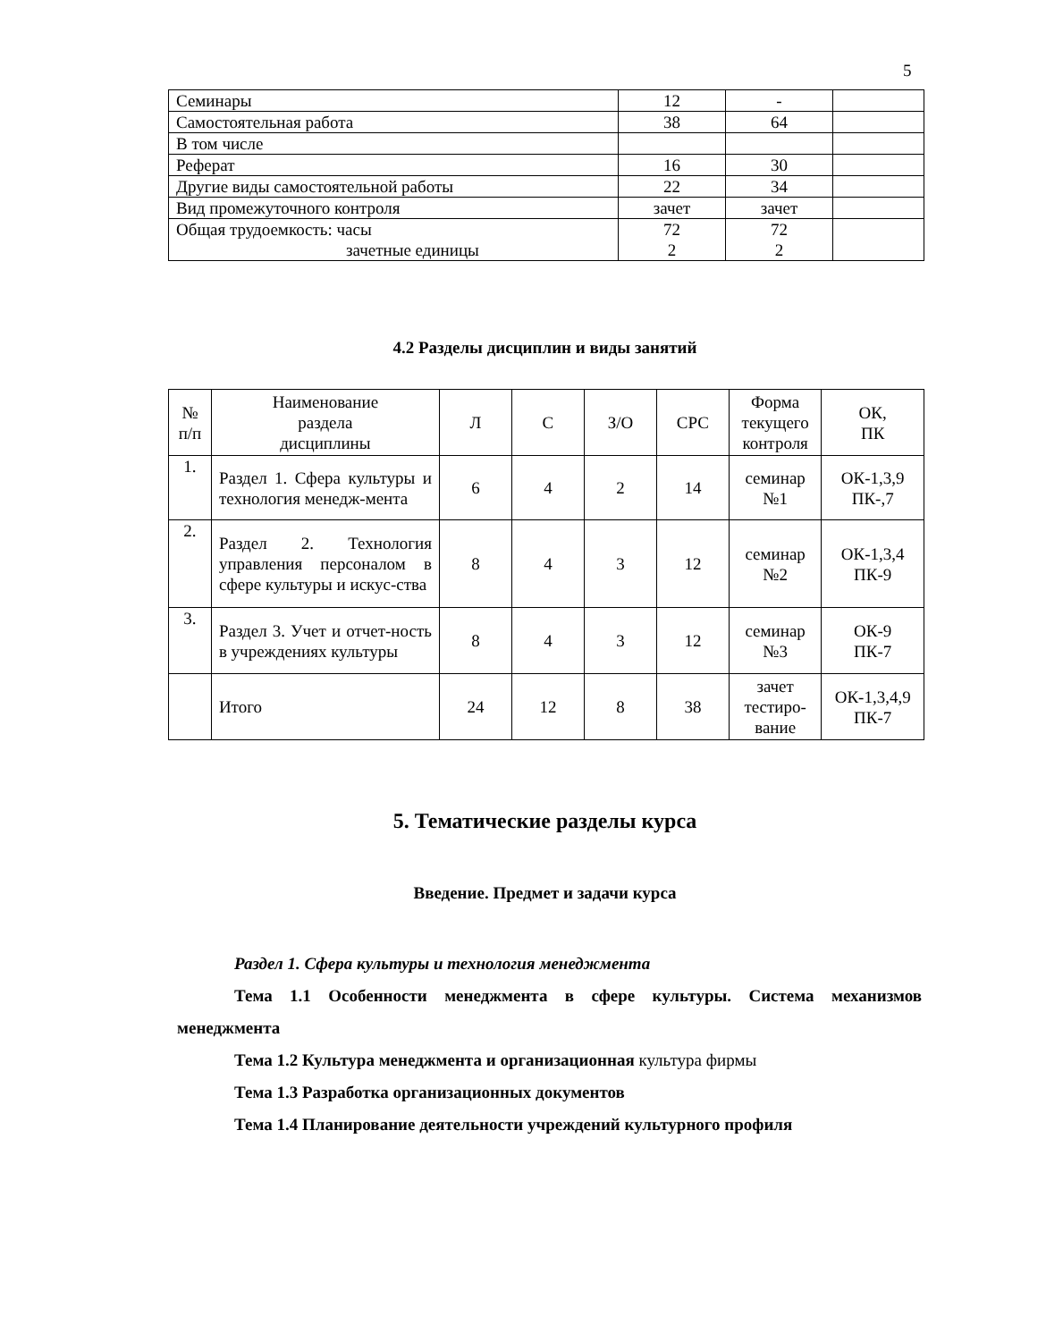5
| Семинары | 12 | - | |
| Самостоятельная работа | 38 | 64 | |
| В том числе | | | |
| Реферат | 16 | 30 | |
| Другие виды самостоятельной работы | 22 | 34 | |
| Вид промежуточного контроля | зачет | зачет | |
| Общая трудоемкость: часы зачетные единицы | 72 2 | 72 2 | |
4.2 Разделы дисциплин и виды занятий
| № п/п | Наименование раздела дисциплины | Л | С | З/О | СРС | Форма текущего контроля | ОК, ПК |
| 1. | Раздел 1. Сфера культуры и технология менедж-мента | 6 | 4 | 2 | 14 | семинар №1 | ОК-1,3,9 ПК-,7 |
| 2. | Раздел 2. Технология управления персоналом в сфере культуры и искус-ства | 8 | 4 | 3 | 12 | семинар №2 | ОК-1,3,4 ПК-9 |
| 3. | Раздел 3. Учет и отчет-ность в учреждениях культуры | 8 | 4 | 3 | 12 | семинар №3 | ОК-9 ПК-7 |
| | Итого | 24 | 12 | 8 | 38 | зачет тестиро- вание | ОК-1,3,4,9 ПК-7 |
5. Тематические разделы курса
Введение. Предмет и задачи курса
Раздел 1. Сфера культуры и технология менеджмента
Тема 1.1 Особенности менеджмента в сфере культуры. Система механизмов менеджмента
Тема 1.2 Культура менеджмента и организационная культура фирмы
Тема 1.3 Разработка организационных документов
Тема 1.4 Планирование деятельности учреждений культурного профиля